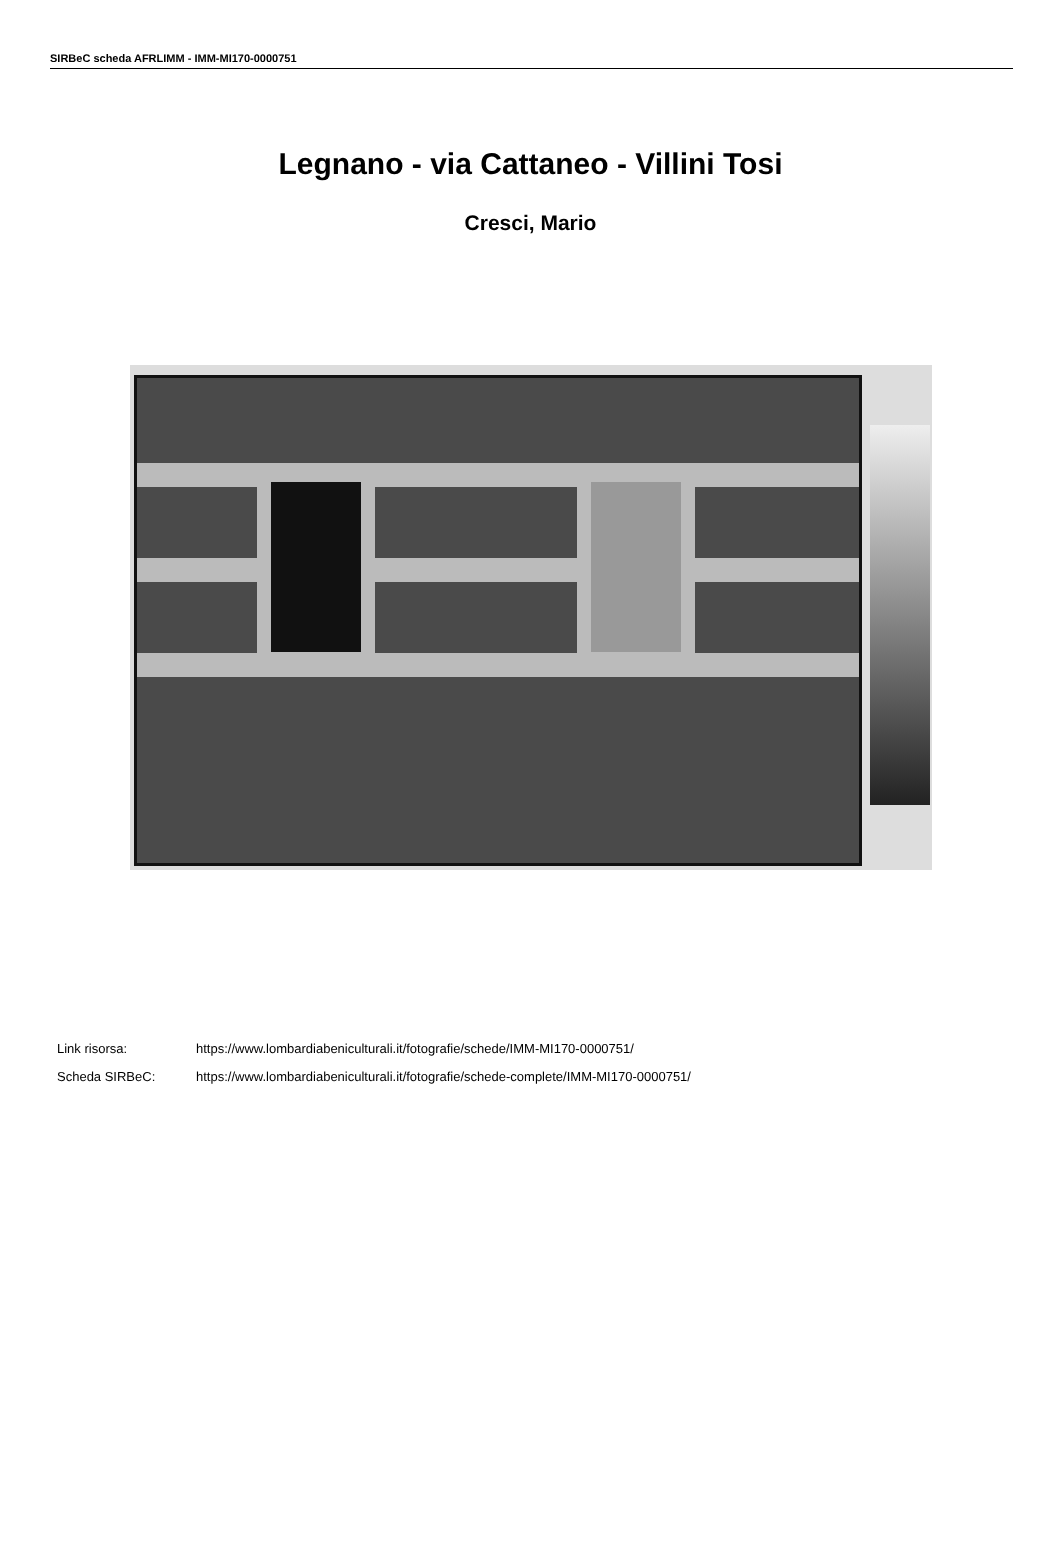SIRBeC scheda AFRLIMM - IMM-MI170-0000751
Legnano - via Cattaneo - Villini Tosi
Cresci, Mario
Link risorsa: https://www.lombardiabeniculturali.it/fotografie/schede/IMM-MI170-0000751/
Scheda SIRBeC: https://www.lombardiabeniculturali.it/fotografie/schede-complete/IMM-MI170-0000751/